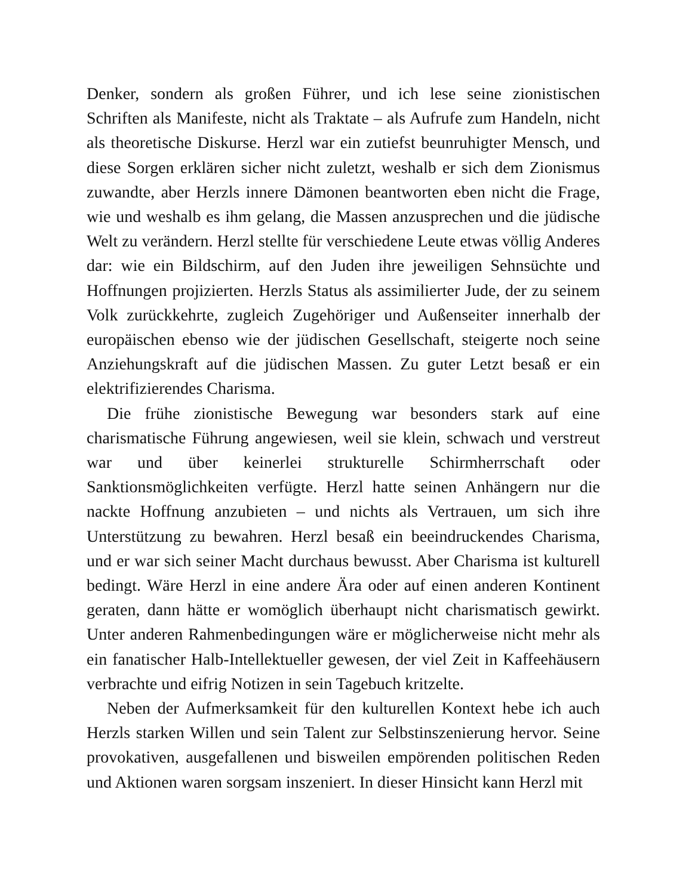Denker, sondern als großen Führer, und ich lese seine zionistischen Schriften als Manifeste, nicht als Traktate – als Aufrufe zum Handeln, nicht als theoretische Diskurse. Herzl war ein zutiefst beunruhigter Mensch, und diese Sorgen erklären sicher nicht zuletzt, weshalb er sich dem Zionismus zuwandte, aber Herzls innere Dämonen beantworten eben nicht die Frage, wie und weshalb es ihm gelang, die Massen anzusprechen und die jüdische Welt zu verändern. Herzl stellte für verschiedene Leute etwas völlig Anderes dar: wie ein Bildschirm, auf den Juden ihre jeweiligen Sehnsüchte und Hoffnungen projizierten. Herzls Status als assimilierter Jude, der zu seinem Volk zurückkehrte, zugleich Zugehöriger und Außenseiter innerhalb der europäischen ebenso wie der jüdischen Gesellschaft, steigerte noch seine Anziehungskraft auf die jüdischen Massen. Zu guter Letzt besaß er ein elektrifizierendes Charisma.
Die frühe zionistische Bewegung war besonders stark auf eine charismatische Führung angewiesen, weil sie klein, schwach und verstreut war und über keinerlei strukturelle Schirmherrschaft oder Sanktionsmöglichkeiten verfügte. Herzl hatte seinen Anhängern nur die nackte Hoffnung anzubieten – und nichts als Vertrauen, um sich ihre Unterstützung zu bewahren. Herzl besaß ein beeindruckendes Charisma, und er war sich seiner Macht durchaus bewusst. Aber Charisma ist kulturell bedingt. Wäre Herzl in eine andere Ära oder auf einen anderen Kontinent geraten, dann hätte er womöglich überhaupt nicht charismatisch gewirkt. Unter anderen Rahmenbedingungen wäre er möglicherweise nicht mehr als ein fanatischer Halb-Intellektueller gewesen, der viel Zeit in Kaffeehäusern verbrachte und eifrig Notizen in sein Tagebuch kritzelte.
Neben der Aufmerksamkeit für den kulturellen Kontext hebe ich auch Herzls starken Willen und sein Talent zur Selbstinszenierung hervor. Seine provokativen, ausgefallenen und bisweilen empörenden politischen Reden und Aktionen waren sorgsam inszeniert. In dieser Hinsicht kann Herzl mit